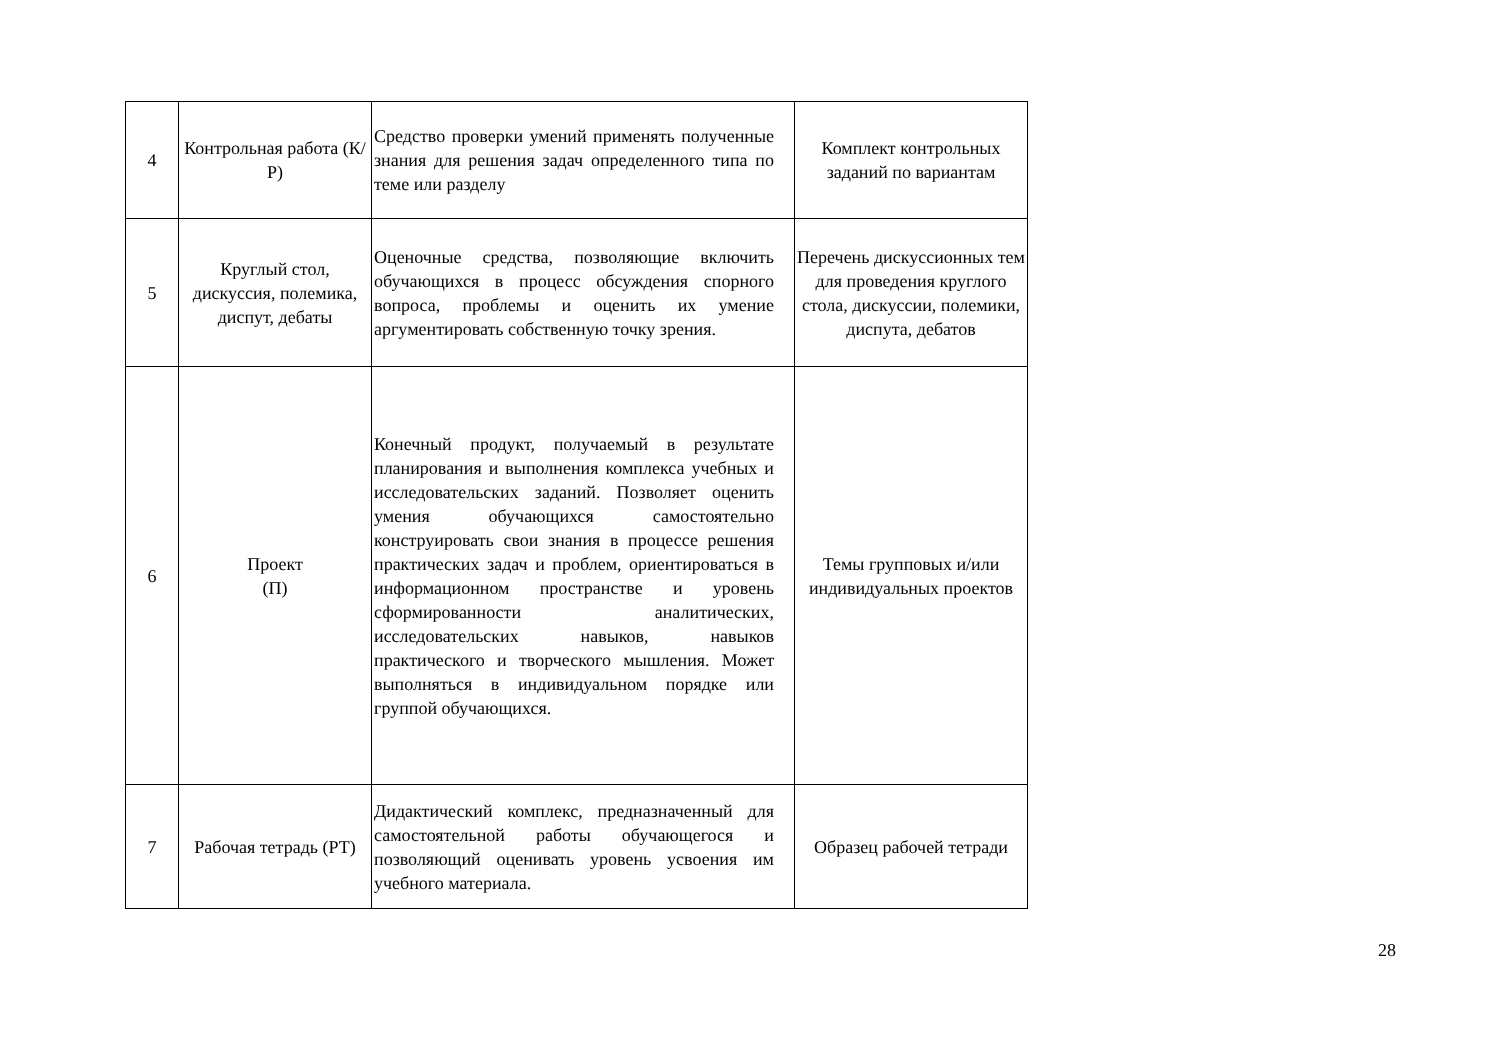| 4 | Контрольная работа (К/Р) | Средство проверки умений применять полученные знания для решения задач определенного типа по теме или разделу | Комплект контрольных заданий по вариантам |
| 5 | Круглый стол, дискуссия, полемика, диспут, дебаты | Оценочные средства, позволяющие включить обучающихся в процесс обсуждения спорного вопроса, проблемы и оценить их умение аргументировать собственную точку зрения. | Перечень дискуссионных тем для проведения круглого стола, дискуссии, полемики, диспута, дебатов |
| 6 | Проект (П) | Конечный продукт, получаемый в результате планирования и выполнения комплекса учебных и исследовательских заданий. Позволяет оценить умения обучающихся самостоятельно конструировать свои знания в процессе решения практических задач и проблем, ориентироваться в информационном пространстве и уровень сформированности аналитических, исследовательских навыков, навыков практического и творческого мышления. Может выполняться в индивидуальном порядке или группой обучающихся. | Темы групповых и/или индивидуальных проектов |
| 7 | Рабочая тетрадь (РТ) | Дидактический комплекс, предназначенный для самостоятельной работы обучающегося и позволяющий оценивать уровень усвоения им учебного материала. | Образец рабочей тетради |
28